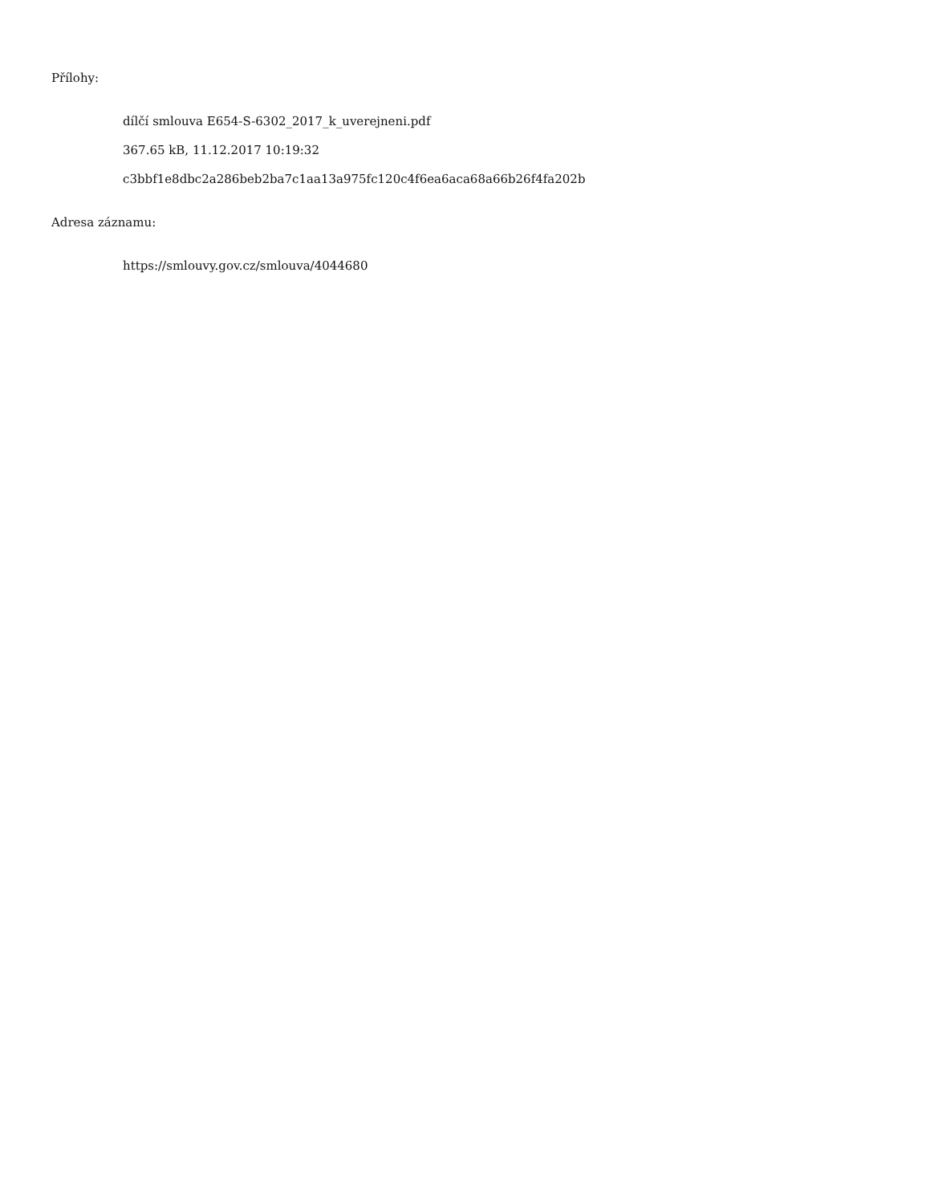Přílohy:
dílčí smlouva E654-S-6302_2017_k_uverejneni.pdf
367.65 kB, 11.12.2017 10:19:32
c3bbf1e8dbc2a286beb2ba7c1aa13a975fc120c4f6ea6aca68a66b26f4fa202b
Adresa záznamu:
https://smlouvy.gov.cz/smlouva/4044680